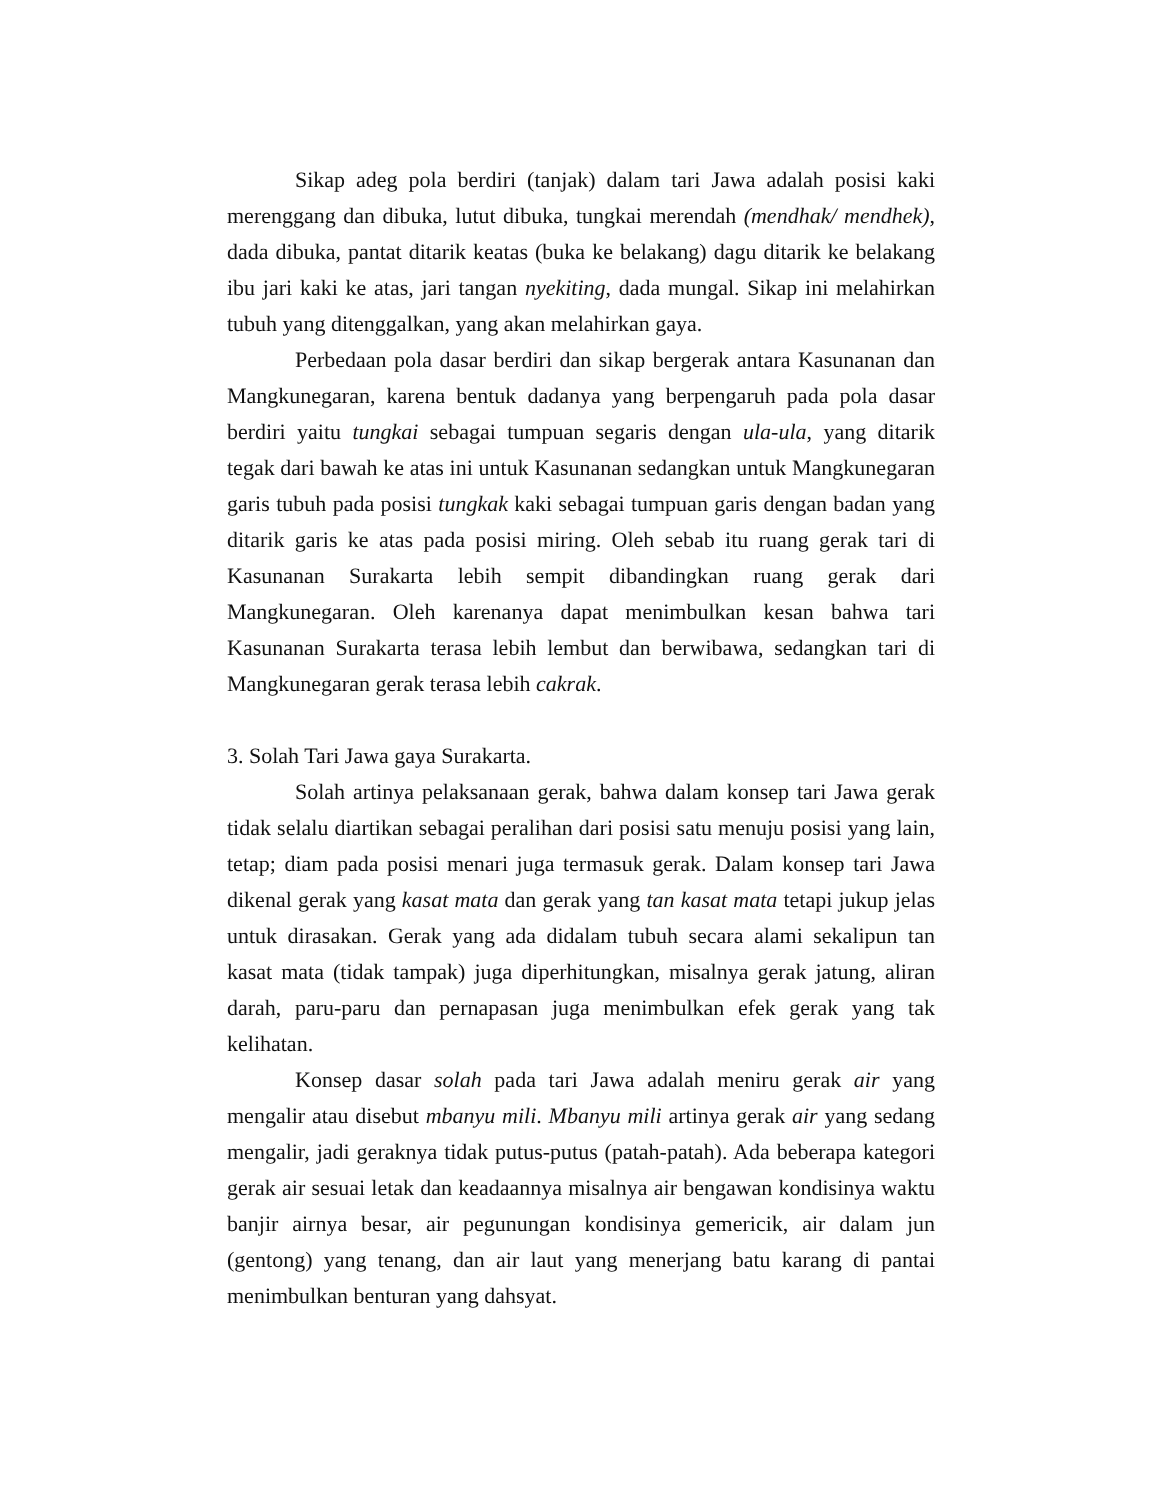Sikap adeg pola berdiri (tanjak) dalam tari Jawa adalah posisi kaki merenggang dan dibuka, lutut dibuka, tungkai merendah (mendhak/ mendhek), dada dibuka, pantat ditarik keatas (buka ke belakang) dagu ditarik ke belakang ibu jari kaki ke atas, jari tangan nyekiting, dada mungal. Sikap ini melahirkan tubuh yang ditenggalkan, yang akan melahirkan gaya.
Perbedaan pola dasar berdiri dan sikap bergerak antara Kasunanan dan Mangkunegaran, karena bentuk dadanya yang berpengaruh pada pola dasar berdiri yaitu tungkai sebagai tumpuan segaris dengan ula-ula, yang ditarik tegak dari bawah ke atas ini untuk Kasunanan sedangkan untuk Mangkunegaran garis tubuh pada posisi tungkak kaki sebagai tumpuan garis dengan badan yang ditarik garis ke atas pada posisi miring. Oleh sebab itu ruang gerak tari di Kasunanan Surakarta lebih sempit dibandingkan ruang gerak dari Mangkunegaran. Oleh karenanya dapat menimbulkan kesan bahwa tari Kasunanan Surakarta terasa lebih lembut dan berwibawa, sedangkan tari di Mangkunegaran gerak terasa lebih cakrak.
3. Solah Tari Jawa gaya Surakarta.
Solah artinya pelaksanaan gerak, bahwa dalam konsep tari Jawa gerak tidak selalu diartikan sebagai peralihan dari posisi satu menuju posisi yang lain, tetap; diam pada posisi menari juga termasuk gerak. Dalam konsep tari Jawa dikenal gerak yang kasat mata dan gerak yang tan kasat mata tetapi jukup jelas untuk dirasakan. Gerak yang ada didalam tubuh secara alami sekalipun tan kasat mata (tidak tampak) juga diperhitungkan, misalnya gerak jatung, aliran darah, paru-paru dan pernapasan juga menimbulkan efek gerak yang tak kelihatan.
Konsep dasar solah pada tari Jawa adalah meniru gerak air yang mengalir atau disebut mbanyu mili. Mbanyu mili artinya gerak air yang sedang mengalir, jadi geraknya tidak putus-putus (patah-patah). Ada beberapa kategori gerak air sesuai letak dan keadaannya misalnya air bengawan kondisinya waktu banjir airnya besar, air pegunungan kondisinya gemericik, air dalam jun (gentong) yang tenang, dan air laut yang menerjang batu karang di pantai menimbulkan benturan yang dahsyat.